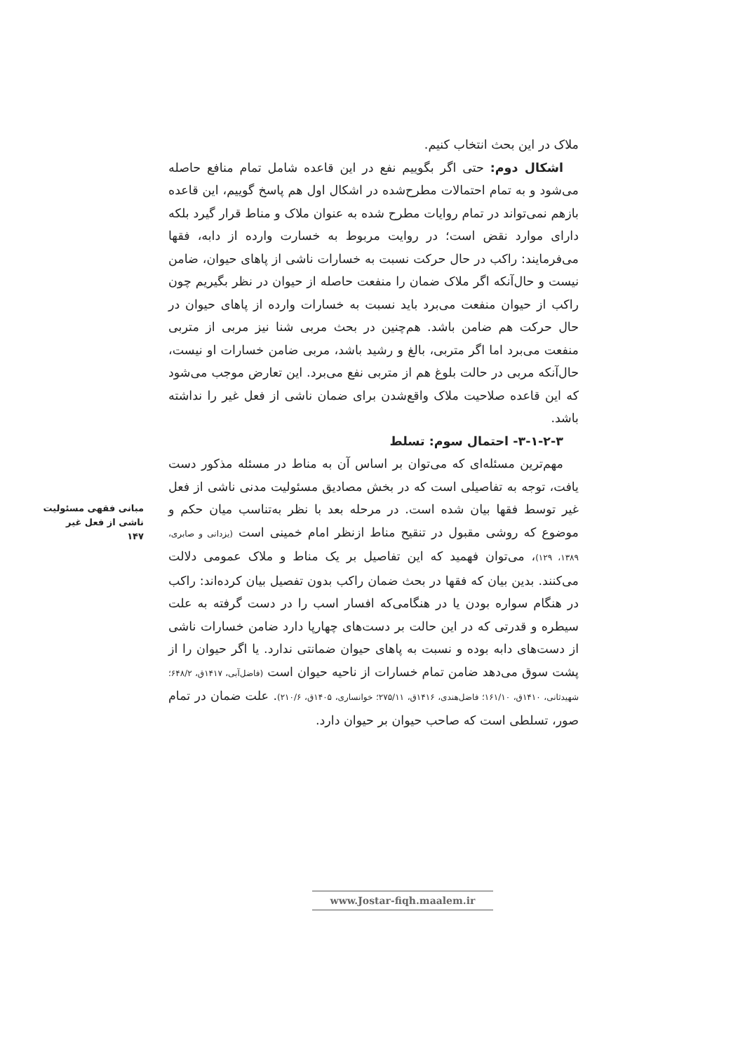ملاک در این بحث انتخاب کنیم.
اشکال دوم: حتی اگر بگوییم نفع در این قاعده شامل تمام منافع حاصله می‌شود و به تمام احتمالات مطرح‌شده در اشکال اول هم پاسخ گوییم، این قاعده بازهم نمی‌تواند در تمام روایات مطرح شده به عنوان ملاک و مناط قرار گیرد بلکه دارای موارد نقض است؛ در روایت مربوط به خسارت وارده از دابه، فقها می‌فرمایند: راکب در حال حرکت نسبت به خسارات ناشی از پاهای حیوان، ضامن نیست و حال‌آنکه اگر ملاک ضمان را منفعت حاصله از حیوان در نظر بگیریم چون راکب از حیوان منفعت می‌برد باید نسبت به خسارات وارده از پاهای حیوان در حال حرکت هم ضامن باشد. هم‌چنین در بحث مربی شنا نیز مربی از متربی منفعت می‌برد اما اگر متربی، بالغ و رشید باشد، مربی ضامن خسارات او نیست، حال‌آنکه مربی در حالت بلوغ هم از متربی نفع می‌برد. این تعارض موجب می‌شود که این قاعده صلاحیت ملاک واقع‌شدن برای ضمان ناشی از فعل غیر را نداشته باشد.
۳-۱-۲-۳- احتمال سوم: تسلط
مهم‌ترین مسئله‌ای که می‌توان بر اساس آن به مناط در مسئله مذکور دست یافت، توجه به تفاصیلی است که در بخش مصادیق مسئولیت مدنی ناشی از فعل غیر توسط فقها بیان شده است. در مرحله بعد با نظر به‌تناسب میان حکم و موضوع که روشی مقبول در تنقیح مناط ازنظر امام خمینی است (یزدانی و صابری، ۱۳۸۹، ۱۲۹)، می‌توان فهمید که این تفاصیل بر یک مناط و ملاک عمومی دلالت می‌کنند. بدین بیان که فقها در بحث ضمان راکب بدون تفصیل بیان کرده‌اند: راکب در هنگام سواره بودن یا در هنگامی‌که افسار اسب را در دست گرفته به علت سیطره و قدرتی که در این حالت بر دست‌های چهارپا دارد ضامن خسارات ناشی از دست‌های دابه بوده و نسبت به پاهای حیوان ضمانتی ندارد. یا اگر حیوان را از پشت سوق می‌دهد ضامن تمام خسارات از ناحیه حیوان است (فاضل‌آبی، ۱۴۱۷ق، ۶۴۸/۲؛ شهیدثانی، ۱۴۱۰ق، ۱۶۱/۱۰؛ فاضل‌هندی، ۱۴۱۶ق، ۲۷۵/۱۱؛ خوانساری، ۱۴۰۵ق، ۲۱۰/۶). علت ضمان در تمام صور، تسلطی است که صاحب حیوان بر حیوان دارد.
مبانی فقهی مسئولیت
ناشی از فعل غیر
۱۴۷
www.Jostar-fiqh.maalem.ir